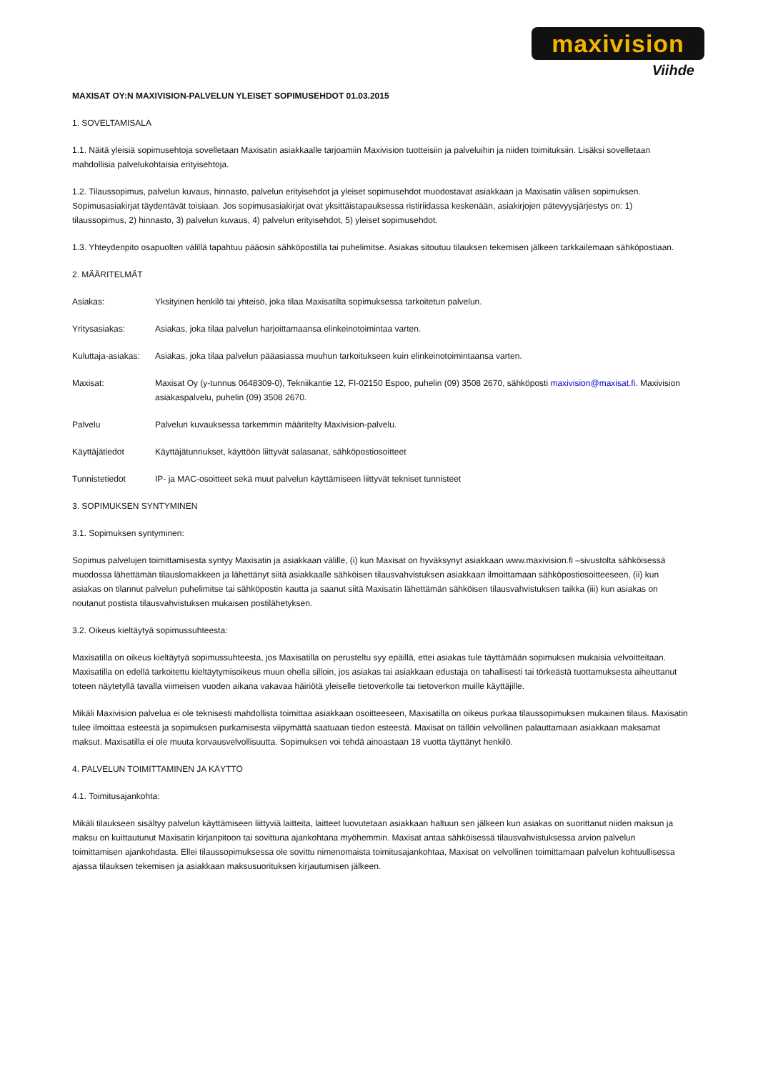maxivision
Viihde
MAXISAT OY:N MAXIVISION-PALVELUN YLEISET SOPIMUSEHDOT 01.03.2015
1. SOVELTAMISALA
1.1. Näitä yleisiä sopimusehtoja sovelletaan Maxisatin asiakkaalle tarjoamiin Maxivision tuotteisiin ja palveluihin ja niiden toimituksiin. Lisäksi sovelletaan mahdollisia palvelukohtaisia erityisehtoja.
1.2. Tilaussopimus, palvelun kuvaus, hinnasto, palvelun erityisehdot ja yleiset sopimusehdot muodostavat asiakkaan ja Maxisatin välisen sopimuksen. Sopimusasiakirjat täydentävät toisiaan. Jos sopimusasiakirjat ovat yksittäistapauksessa ristiriidassa keskenään, asiakirjojen pätevyysjärjestys on: 1) tilaussopimus, 2) hinnasto, 3) palvelun kuvaus, 4) palvelun erityisehdot, 5) yleiset sopimusehdot.
1.3. Yhteydenpito osapuolten välillä tapahtuu pääosin sähköpostilla tai puhelimitse. Asiakas sitoutuu tilauksen tekemisen jälkeen tarkkailemaan sähköpostiaan.
2. MÄÄRITELMÄT
Asiakas: Yksityinen henkilö tai yhteisö, joka tilaa Maxisatilta sopimuksessa tarkoitetun palvelun.
Yritysasiakas: Asiakas, joka tilaa palvelun harjoittamaansa elinkeinotoimintaa varten.
Kuluttaja-asiakas: Asiakas, joka tilaa palvelun pääasiassa muuhun tarkoitukseen kuin elinkeinotoimintaansa varten.
Maxisat: Maxisat Oy (y-tunnus 0648309-0), Tekniikantie 12, FI-02150 Espoo, puhelin (09) 3508 2670, sähköposti maxivision@maxisat.fi. Maxivision asiakaspalvelu, puhelin (09) 3508 2670.
Palvelu Palvelun kuvauksessa tarkemmin määritelty Maxivision-palvelu.
Käyttäjätiedot Käyttäjätunnukset, käyttöön liittyvät salasanat, sähköpostiosoitteet
Tunnistetiedot IP- ja MAC-osoitteet sekä muut palvelun käyttämiseen liittyvät tekniset tunnisteet
3. SOPIMUKSEN SYNTYMINEN
3.1. Sopimuksen syntyminen:
Sopimus palvelujen toimittamisesta syntyy Maxisatin ja asiakkaan välille, (i) kun Maxisat on hyväksynyt asiakkaan www.maxivision.fi –sivustolta sähköisessä muodossa lähettämän tilauslomakkeen ja lähettänyt siitä asiakkaalle sähköisen tilausvahvistuksen asiakkaan ilmoittamaan sähköpostiosoitteeseen, (ii) kun asiakas on tilannut palvelun puhelimitse tai sähköpostin kautta ja saanut siitä Maxisatin lähettämän sähköisen tilausvahvistuksen taikka (iii) kun asiakas on noutanut postista tilausvahvistuksen mukaisen postilähetyksen.
3.2. Oikeus kieltäytyä sopimussuhteesta:
Maxisatilla on oikeus kieltäytyä sopimussuhteesta, jos Maxisatilla on perusteltu syy epäillä, ettei asiakas tule täyttämään sopimuksen mukaisia velvoitteitaan. Maxisatilla on edellä tarkoitettu kieltäytymisoikeus muun ohella silloin, jos asiakas tai asiakkaan edustaja on tahallisesti tai törkeästä tuottamuksesta aiheuttanut toteen näytetyllä tavalla viimeisen vuoden aikana vakavaa häiriötä yleiselle tietoverkolle tai tietoverkon muille käyttäjille.
Mikäli Maxivision palvelua ei ole teknisesti mahdollista toimittaa asiakkaan osoitteeseen, Maxisatilla on oikeus purkaa tilaussopimuksen mukainen tilaus. Maxisatin tulee ilmoittaa esteestä ja sopimuksen purkamisesta viipymättä saatuaan tiedon esteestä. Maxisat on tällöin velvollinen palauttamaan asiakkaan maksamat maksut. Maxisatilla ei ole muuta korvausvelvollisuutta. Sopimuksen voi tehdä ainoastaan 18 vuotta täyttänyt henkilö.
4. PALVELUN TOIMITTAMINEN JA KÄYTTÖ
4.1. Toimitusajankohta:
Mikäli tilaukseen sisältyy palvelun käyttämiseen liittyviä laitteita, laitteet luovutetaan asiakkaan haltuun sen jälkeen kun asiakas on suorittanut niiden maksun ja maksu on kuittautunut Maxisatin kirjanpitoon tai sovittuna ajankohtana myöhemmin. Maxisat antaa sähköisessä tilausvahvistuksessa arvion palvelun toimittamisen ajankohdasta. Ellei tilaussopimuksessa ole sovittu nimenomaista toimitusajankohtaa, Maxisat on velvollinen toimittamaan palvelun kohtuullisessa ajassa tilauksen tekemisen ja asiakkaan maksusuorituksen kirjautumisen jälkeen.